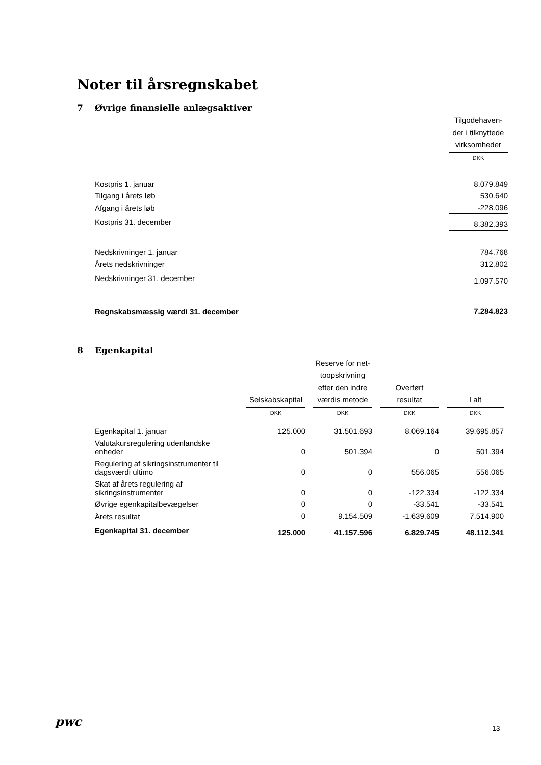Noter til årsregnskabet
7 Øvrige finansielle anlægsaktiver
| | Tilgodehaven- der i tilknyttede virksomheder |
| | DKK |
| Kostpris 1. januar | 8.079.849 |
| Tilgang i årets løb | 530.640 |
| Afgang i årets løb | -228.096 |
| Kostpris 31. december | 8.382.393 |
| Nedskrivninger 1. januar | 784.768 |
| Årets nedskrivninger | 312.802 |
| Nedskrivninger 31. december | 1.097.570 |
| Regnskabsmæssig værdi 31. december | 7.284.823 |
8 Egenkapital
| | Selskabskapital | | Reserve for net- toopskrivning efter den indre værdis metode | | Overført resultat | | I alt |
| | DKK | | DKK | | DKK | | DKK |
| Egenkapital 1. januar | 125.000 | | 31.501.693 | | 8.069.164 | | 39.695.857 |
| Valutakursregulering udenlandske enheder | 0 | | 501.394 | | 0 | | 501.394 |
| Regulering af sikringsinstrumenter til dagsværdi ultimo | 0 | | 0 | | 556.065 | | 556.065 |
| Skat af årets regulering af sikringsinstrumenter | 0 | | 0 | | -122.334 | | -122.334 |
| Øvrige egenkapitalbevægelser | 0 | | 0 | | -33.541 | | -33.541 |
| Årets resultat | 0 | | 9.154.509 | | -1.639.609 | | 7.514.900 |
| Egenkapital 31. december | 125.000 | | 41.157.596 | | 6.829.745 | | 48.112.341 |
pwc 13